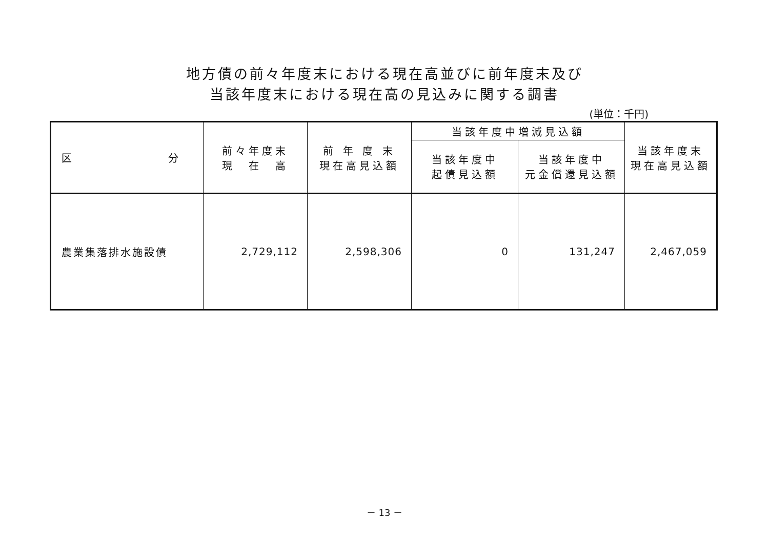地方債の前々年度末における現在高並びに前年度末及び
当該年度末における現在高の見込みに関する調書
(単位：千円)
| 区 分 | 前々年度末 現 在 高 | 前 年 度 末 現在高見込額 | 当該年度中増減見込額 | | 当該年度末 現在高見込額 |
| --- | --- | --- | --- | --- | --- |
| | | | 当該年度中 起債見込額 | 当該年度中 元金償還見込額 | |
| 農業集落排水施設債 | 2,729,112 | 2,598,306 | 0 | 131,247 | 2,467,059 |
－ 13 －